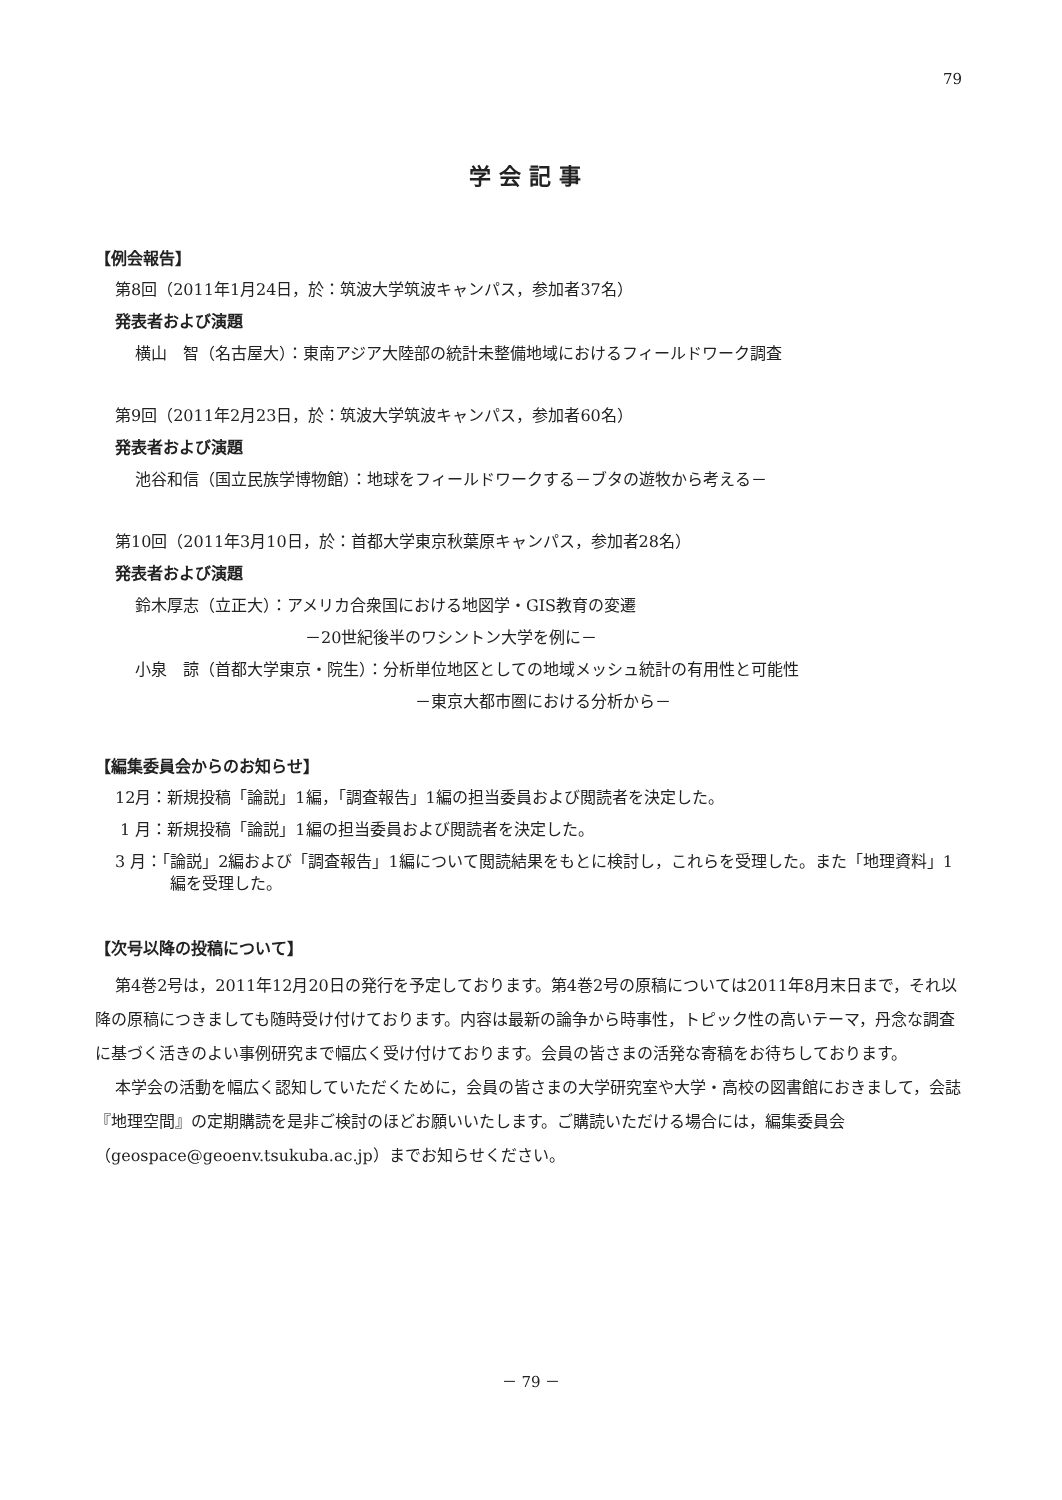79
学会記事
【例会報告】
第8回（2011年1月24日，於：筑波大学筑波キャンパス，参加者37名）
発表者および演題
横山　智（名古屋大）：東南アジア大陸部の統計未整備地域におけるフィールドワーク調査
第9回（2011年2月23日，於：筑波大学筑波キャンパス，参加者60名）
発表者および演題
池谷和信（国立民族学博物館）：地球をフィールドワークする－ブタの遊牧から考える－
第10回（2011年3月10日，於：首都大学東京秋葉原キャンパス，参加者28名）
発表者および演題
鈴木厚志（立正大）：アメリカ合衆国における地図学・GIS教育の変遷
－20世紀後半のワシントン大学を例に－
小泉　諒（首都大学東京・院生）：分析単位地区としての地域メッシュ統計の有用性と可能性
－東京大都市圏における分析から－
【編集委員会からのお知らせ】
12月：新規投稿「論説」1編，「調査報告」1編の担当委員および閲読者を決定した。
1 月：新規投稿「論説」1編の担当委員および閲読者を決定した。
3 月：「論説」2編および「調査報告」1編について閲読結果をもとに検討し，これらを受理した。また「地理資料」1編を受理した。
【次号以降の投稿について】
第4巻2号は，2011年12月20日の発行を予定しております。第4巻2号の原稿については2011年8月末日まで，それ以降の原稿につきましても随時受け付けております。内容は最新の論争から時事性，トピック性の高いテーマ，丹念な調査に基づく活きのよい事例研究まで幅広く受け付けております。会員の皆さまの活発な寄稿をお待ちしております。
本学会の活動を幅広く認知していただくために，会員の皆さまの大学研究室や大学・高校の図書館におきまして，会誌『地理空間』の定期購読を是非ご検討のほどお願いいたします。ご購読いただける場合には，編集委員会（geospace@geoenv.tsukuba.ac.jp）までお知らせください。
－ 79 －